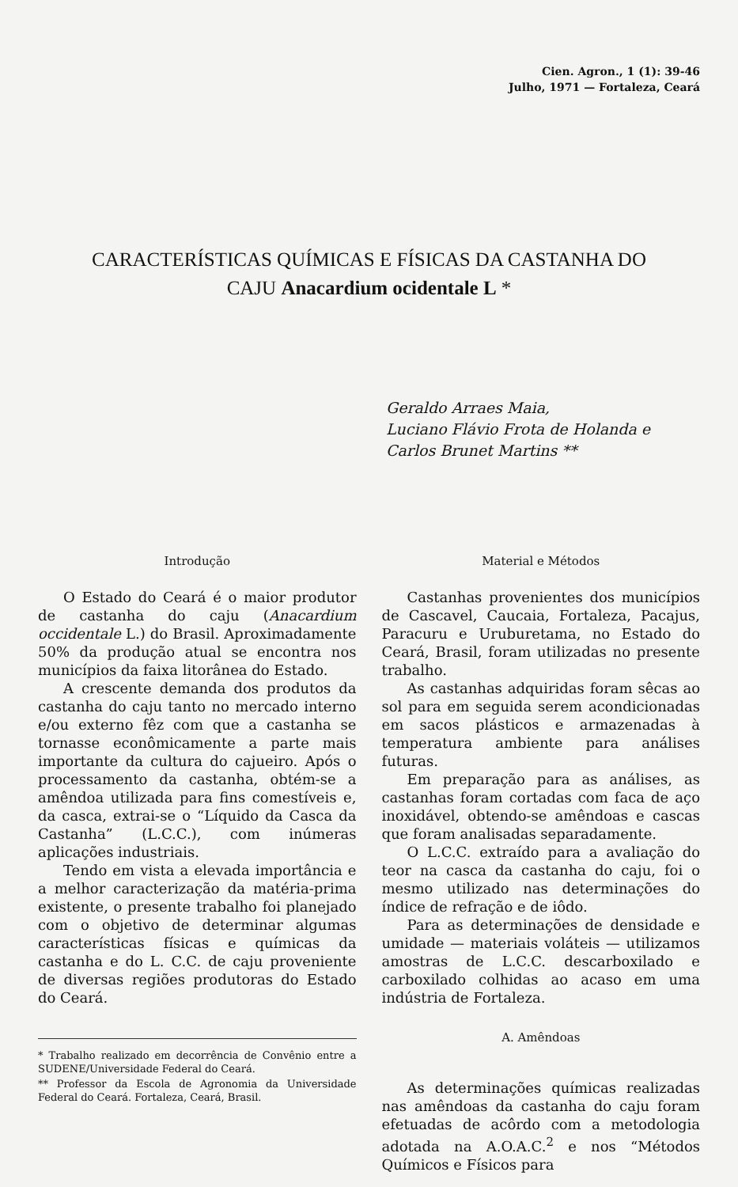Cien. Agron., 1 (1): 39-46
Julho, 1971 — Fortaleza, Ceará
CARACTERÍSTICAS QUÍMICAS E FÍSICAS DA CASTANHA DO
CAJU Anacardium ocidentale L *
Geraldo Arraes Maia,
Luciano Flávio Frota de Holanda e
Carlos Brunet Martins **
Introdução
O Estado do Ceará é o maior produtor de castanha do caju (Anacardium occidentale L.) do Brasil. Aproximadamente 50% da produção atual se encontra nos municípios da faixa litorânea do Estado.
A crescente demanda dos produtos da castanha do caju tanto no mercado interno e/ou externo fêz com que a castanha se tornasse econômicamente a parte mais importante da cultura do cajueiro. Após o processamento da castanha, obtém-se a amêndoa utilizada para fins comestíveis e, da casca, extrai-se o “Líquido da Casca da Castanha” (L.C.C.), com inúmeras aplicações industriais.
Tendo em vista a elevada importância e a melhor caracterização da matéria-prima existente, o presente trabalho foi planejado com o objetivo de determinar algumas características físicas e químicas da castanha e do L. C.C. de caju proveniente de diversas regiões produtoras do Estado do Ceará.
* Trabalho realizado em decorrência de Convênio entre a SUDENE/Universidade Federal do Ceará.
** Professor da Escola de Agronomia da Universidade Federal do Ceará. Fortaleza, Ceará, Brasil.
Material e Métodos
Castanhas provenientes dos municípios de Cascavel, Caucaia, Fortaleza, Pacajus, Paracuru e Uruburetama, no Estado do Ceará, Brasil, foram utilizadas no presente trabalho.
As castanhas adquiridas foram sêcas ao sol para em seguida serem acondicionadas em sacos plásticos e armazenadas à temperatura ambiente para análises futuras.
Em preparação para as análises, as castanhas foram cortadas com faca de aço inoxidável, obtendo-se amêndoas e cascas que foram analisadas separadamente.
O L.C.C. extraído para a avaliação do teor na casca da castanha do caju, foi o mesmo utilizado nas determinações do índice de refração e de iôdo.
Para as determinações de densidade e umidade — materiais voláteis — utilizamos amostras de L.C.C. descarboxilado e carboxilado colhidas ao acaso em uma indústria de Fortaleza.
A. Amêndoas
As determinações químicas realizadas nas amêndoas da castanha do caju foram efetuadas de acôrdo com a metodologia adotada na A.O.A.C.<sup>2</sup> e nos “Métodos Químicos e Físicos para